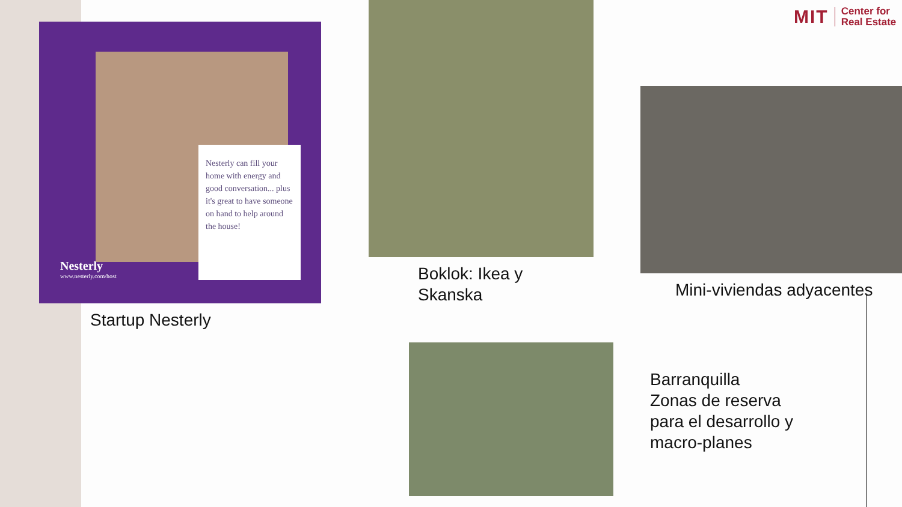MIT Center for
Real Estate
Nesterly can fill your home with energy and good conversation... plus it's great to have someone on hand to help around the house!
Nesterly
www.nesterly.com/host
Startup Nesterly
Boklok: Ikea y
Skanska
Mini-viviendas adyacentes
Barranquilla
Zonas de reserva
para el desarrollo y
macro-planes